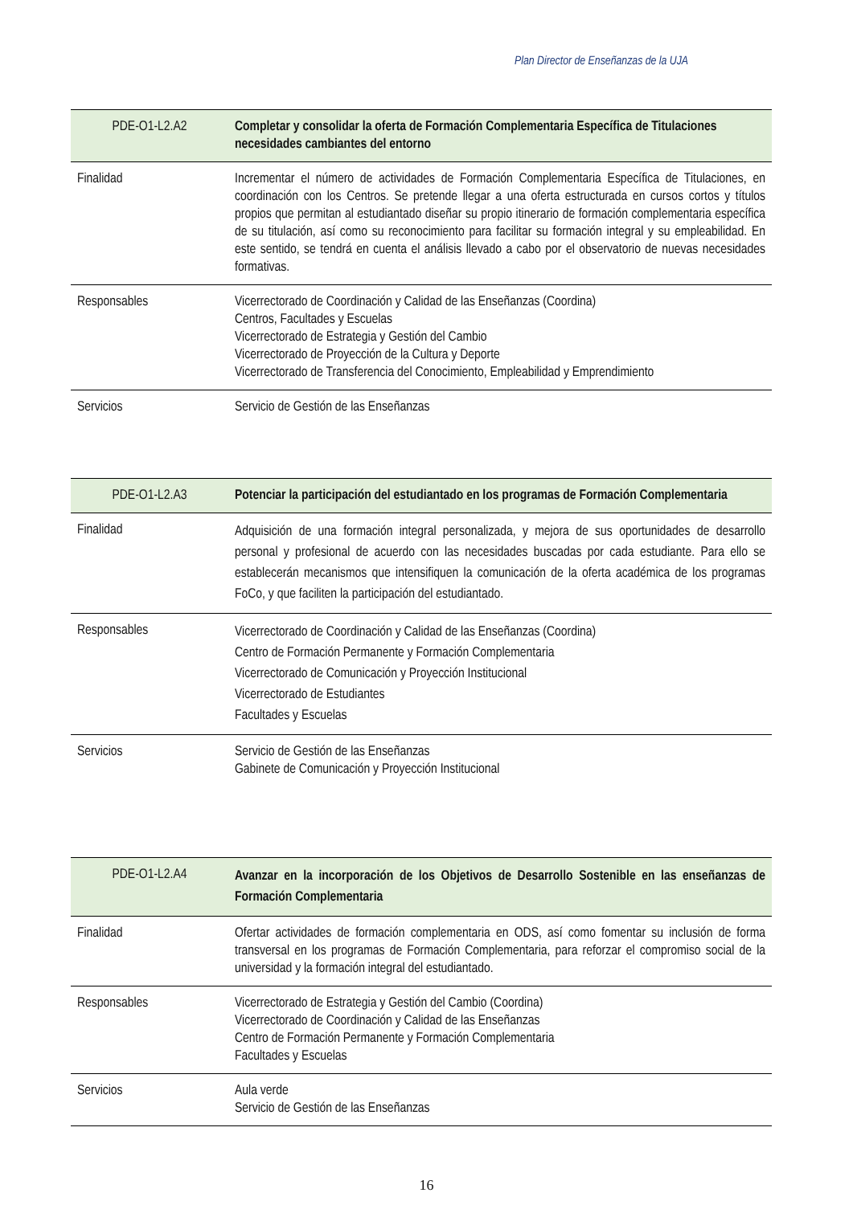Plan Director de Enseñanzas de la UJA
| PDE-O1-L2.A2 | Completar y consolidar la oferta de Formación Complementaria Específica de Titulaciones necesidades cambiantes del entorno |
| --- | --- |
| Finalidad | Incrementar el número de actividades de Formación Complementaria Específica de Titulaciones, en coordinación con los Centros. Se pretende llegar a una oferta estructurada en cursos cortos y títulos propios que permitan al estudiantado diseñar su propio itinerario de formación complementaria específica de su titulación, así como su reconocimiento para facilitar su formación integral y su empleabilidad. En este sentido, se tendrá en cuenta el análisis llevado a cabo por el observatorio de nuevas necesidades formativas. |
| Responsables | Vicerrectorado de Coordinación y Calidad de las Enseñanzas (Coordina) Centros, Facultades y Escuelas Vicerrectorado de Estrategia y Gestión del Cambio Vicerrectorado de Proyección de la Cultura y Deporte Vicerrectorado de Transferencia del Conocimiento, Empleabilidad y Emprendimiento |
| Servicios | Servicio de Gestión de las Enseñanzas |
| PDE-O1-L2.A3 | Potenciar la participación del estudiantado en los programas de Formación Complementaria |
| --- | --- |
| Finalidad | Adquisición de una formación integral personalizada, y mejora de sus oportunidades de desarrollo personal y profesional de acuerdo con las necesidades buscadas por cada estudiante. Para ello se establecerán mecanismos que intensifiquen la comunicación de la oferta académica de los programas FoCo, y que faciliten la participación del estudiantado. |
| Responsables | Vicerrectorado de Coordinación y Calidad de las Enseñanzas (Coordina) Centro de Formación Permanente y Formación Complementaria Vicerrectorado de Comunicación y Proyección Institucional Vicerrectorado de Estudiantes Facultades y Escuelas |
| Servicios | Servicio de Gestión de las Enseñanzas Gabinete de Comunicación y Proyección Institucional |
| PDE-O1-L2.A4 | Avanzar en la incorporación de los Objetivos de Desarrollo Sostenible en las enseñanzas de Formación Complementaria |
| --- | --- |
| Finalidad | Ofertar actividades de formación complementaria en ODS, así como fomentar su inclusión de forma transversal en los programas de Formación Complementaria, para reforzar el compromiso social de la universidad y la formación integral del estudiantado. |
| Responsables | Vicerrectorado de Estrategia y Gestión del Cambio (Coordina) Vicerrectorado de Coordinación y Calidad de las Enseñanzas Centro de Formación Permanente y Formación Complementaria Facultades y Escuelas |
| Servicios | Aula verde Servicio de Gestión de las Enseñanzas |
16